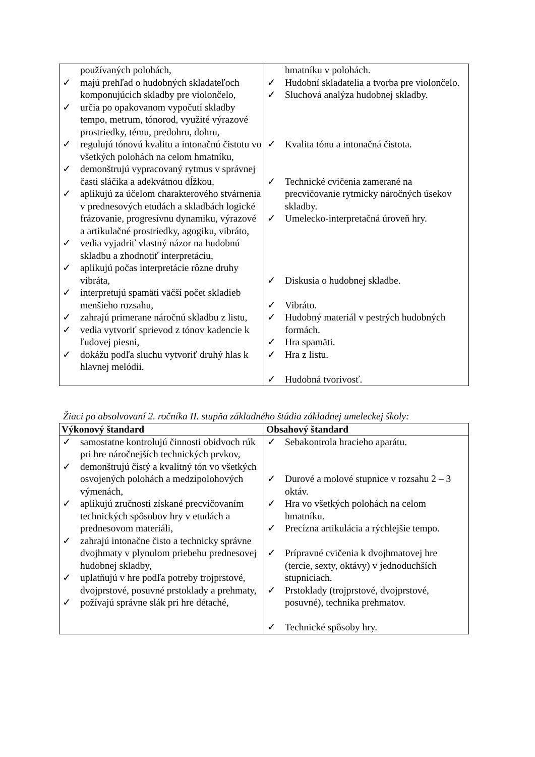| používaných polohách, ✓ majú prehľad o hudobných skladateľoch komponujúcich skladby pre violončelo, ✓ určia po opakovanom vypočutí skladby tempo, metrum, tónorod, využité výrazové prostriedky, tému, predohru, dohru, ✓ regulujú tónovú kvalitu a intonačnú čistotu vo všetkých polohách na celom hmatníku, ✓ demonštrujú vypracovaný rytmus v správnej časti sláčika a adekvátnou dĺžkou, ✓ aplikujú za účelom charakterového stvárnenia v prednesových etudách a skladbách logické frázovanie, progresívnu dynamiku, výrazové a artikulačné prostriedky, agogiku, vibráto, ✓ vedia vyjadriť vlastný názor na hudobnú skladbu a zhodnotiť interpretáciu, ✓ aplikujú počas interpretácie rôzne druhy vibráta, ✓ interpretujú spamäti väčší počet skladieb menšieho rozsahu, ✓ zahrajú primerane náročnú skladbu z listu, ✓ vedia vytvoriť sprievod z tónov kadencie k ľudovej piesni, ✓ dokážu podľa sluchu vytvoriť druhý hlas k hlavnej melódii. | hmatníku v polohách. ✓ Hudobní skladatelia a tvorba pre violončelo. ✓ Sluchová analýza hudobnej skladby. ✓ Kvalita tónu a intonačná čistota. ✓ Technické cvičenia zamerané na precvičovanie rytmicky náročných úsekov skladby. ✓ Umelecko-interpretačná úroveň hry. ✓ Diskusia o hudobnej skladbe. ✓ Vibráto. ✓ Hudobný materiál v pestrých hudobných formách. ✓ Hra spamäti. ✓ Hra z listu. ✓ Hudobná tvorivosť. |
Žiaci po absolvovaní 2. ročníka II. stupňa základného štúdia základnej umeleckej školy:
| Výkonový štandard | Obsahový štandard |
| --- | --- |
| ✓ samostatne kontrolujú činnosti obidvoch rúk pri hre náročnejších technických prvkov, ✓ demonštrujú čistý a kvalitný tón vo všetkých osvojených polohách a medzipolohových výmenách, ✓ aplikujú zručnosti získané precvičovaním technických spôsobov hry v etudách a prednesovom materiáli, ✓ zahrajú intonačne čisto a technicky správne dvojhmaty v plynulom priebehu prednesovej hudobnej skladby, ✓ uplatňujú v hre podľa potreby trojprstové, dvojprstové, posuvné prstoklady a prehmaty, ✓ požívajú správne slák pri hre détaché, | ✓ Sebakontrola hracieho aparátu. ✓ Durové a molové stupnice v rozsahu 2 – 3 oktáv. ✓ Hra vo všetkých polohách na celom hmatníku. ✓ Precízna artikulácia a rýchlejšie tempo. ✓ Prípravné cvičenia k dvojhmatovej hre (tercie, sexty, oktávy) v jednoduchších stupniciach. ✓ Prstoklady (trojprstové, dvojprstové, posuvné), technika prehmatov. ✓ Technické spôsoby hry. |